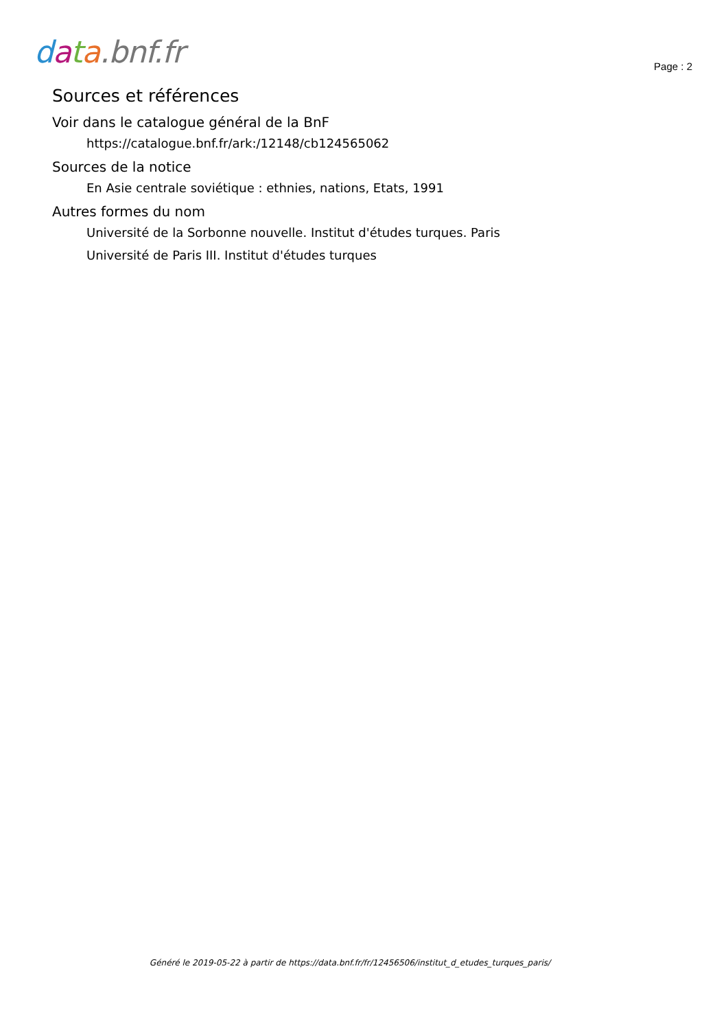data.bnf.fr
Page : 2
Sources et références
Voir dans le catalogue général de la BnF
https://catalogue.bnf.fr/ark:/12148/cb124565062
Sources de la notice
En Asie centrale soviétique : ethnies, nations, Etats, 1991
Autres formes du nom
Université de la Sorbonne nouvelle. Institut d'études turques. Paris
Université de Paris III. Institut d'études turques
Généré le 2019-05-22 à partir de https://data.bnf.fr/fr/12456506/institut_d_etudes_turques_paris/